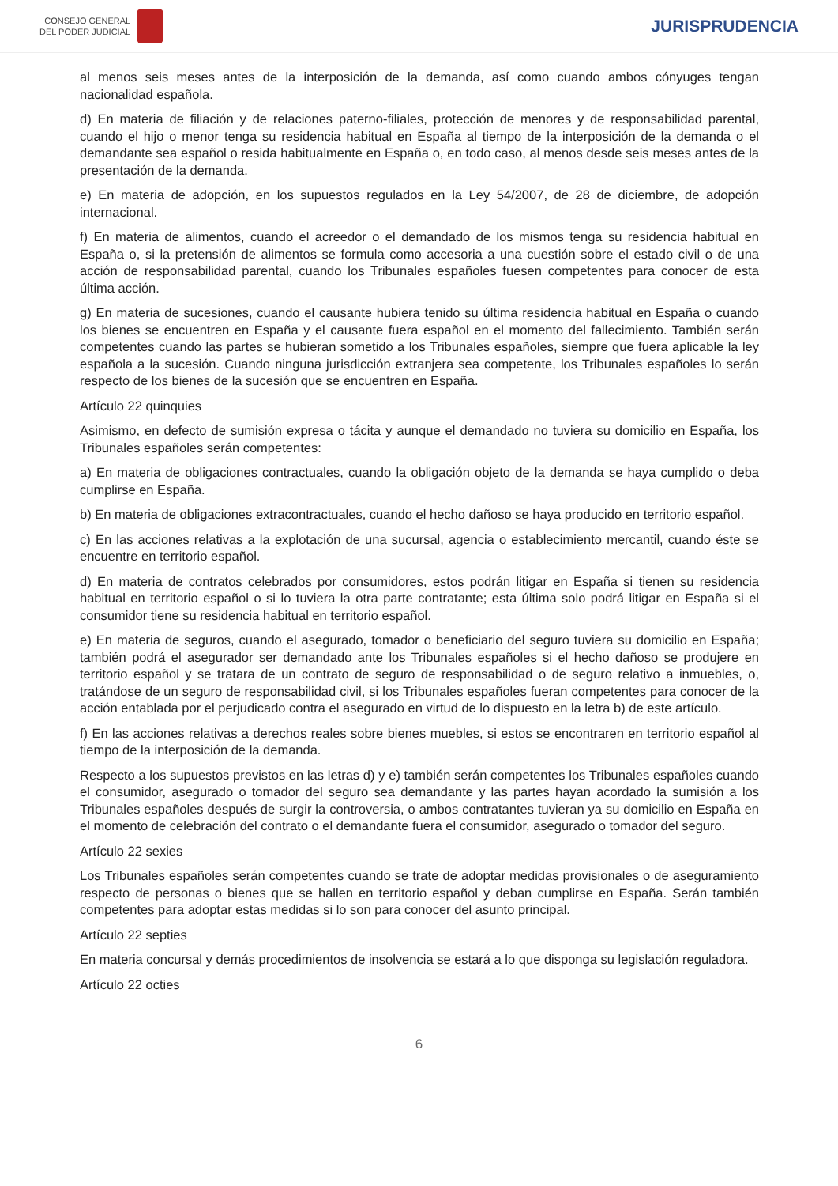CONSEJO GENERAL
DEL PODER JUDICIAL
JURISPRUDENCIA
al menos seis meses antes de la interposición de la demanda, así como cuando ambos cónyuges tengan nacionalidad española.
d) En materia de filiación y de relaciones paterno-filiales, protección de menores y de responsabilidad parental, cuando el hijo o menor tenga su residencia habitual en España al tiempo de la interposición de la demanda o el demandante sea español o resida habitualmente en España o, en todo caso, al menos desde seis meses antes de la presentación de la demanda.
e) En materia de adopción, en los supuestos regulados en la Ley 54/2007, de 28 de diciembre, de adopción internacional.
f) En materia de alimentos, cuando el acreedor o el demandado de los mismos tenga su residencia habitual en España o, si la pretensión de alimentos se formula como accesoria a una cuestión sobre el estado civil o de una acción de responsabilidad parental, cuando los Tribunales españoles fuesen competentes para conocer de esta última acción.
g) En materia de sucesiones, cuando el causante hubiera tenido su última residencia habitual en España o cuando los bienes se encuentren en España y el causante fuera español en el momento del fallecimiento. También serán competentes cuando las partes se hubieran sometido a los Tribunales españoles, siempre que fuera aplicable la ley española a la sucesión. Cuando ninguna jurisdicción extranjera sea competente, los Tribunales españoles lo serán respecto de los bienes de la sucesión que se encuentren en España.
Artículo 22 quinquies
Asimismo, en defecto de sumisión expresa o tácita y aunque el demandado no tuviera su domicilio en España, los Tribunales españoles serán competentes:
a) En materia de obligaciones contractuales, cuando la obligación objeto de la demanda se haya cumplido o deba cumplirse en España.
b) En materia de obligaciones extracontractuales, cuando el hecho dañoso se haya producido en territorio español.
c) En las acciones relativas a la explotación de una sucursal, agencia o establecimiento mercantil, cuando éste se encuentre en territorio español.
d) En materia de contratos celebrados por consumidores, estos podrán litigar en España si tienen su residencia habitual en territorio español o si lo tuviera la otra parte contratante; esta última solo podrá litigar en España si el consumidor tiene su residencia habitual en territorio español.
e) En materia de seguros, cuando el asegurado, tomador o beneficiario del seguro tuviera su domicilio en España; también podrá el asegurador ser demandado ante los Tribunales españoles si el hecho dañoso se produjere en territorio español y se tratara de un contrato de seguro de responsabilidad o de seguro relativo a inmuebles, o, tratándose de un seguro de responsabilidad civil, si los Tribunales españoles fueran competentes para conocer de la acción entablada por el perjudicado contra el asegurado en virtud de lo dispuesto en la letra b) de este artículo.
f) En las acciones relativas a derechos reales sobre bienes muebles, si estos se encontraren en territorio español al tiempo de la interposición de la demanda.
Respecto a los supuestos previstos en las letras d) y e) también serán competentes los Tribunales españoles cuando el consumidor, asegurado o tomador del seguro sea demandante y las partes hayan acordado la sumisión a los Tribunales españoles después de surgir la controversia, o ambos contratantes tuvieran ya su domicilio en España en el momento de celebración del contrato o el demandante fuera el consumidor, asegurado o tomador del seguro.
Artículo 22 sexies
Los Tribunales españoles serán competentes cuando se trate de adoptar medidas provisionales o de aseguramiento respecto de personas o bienes que se hallen en territorio español y deban cumplirse en España. Serán también competentes para adoptar estas medidas si lo son para conocer del asunto principal.
Artículo 22 septies
En materia concursal y demás procedimientos de insolvencia se estará a lo que disponga su legislación reguladora.
Artículo 22 octies
6